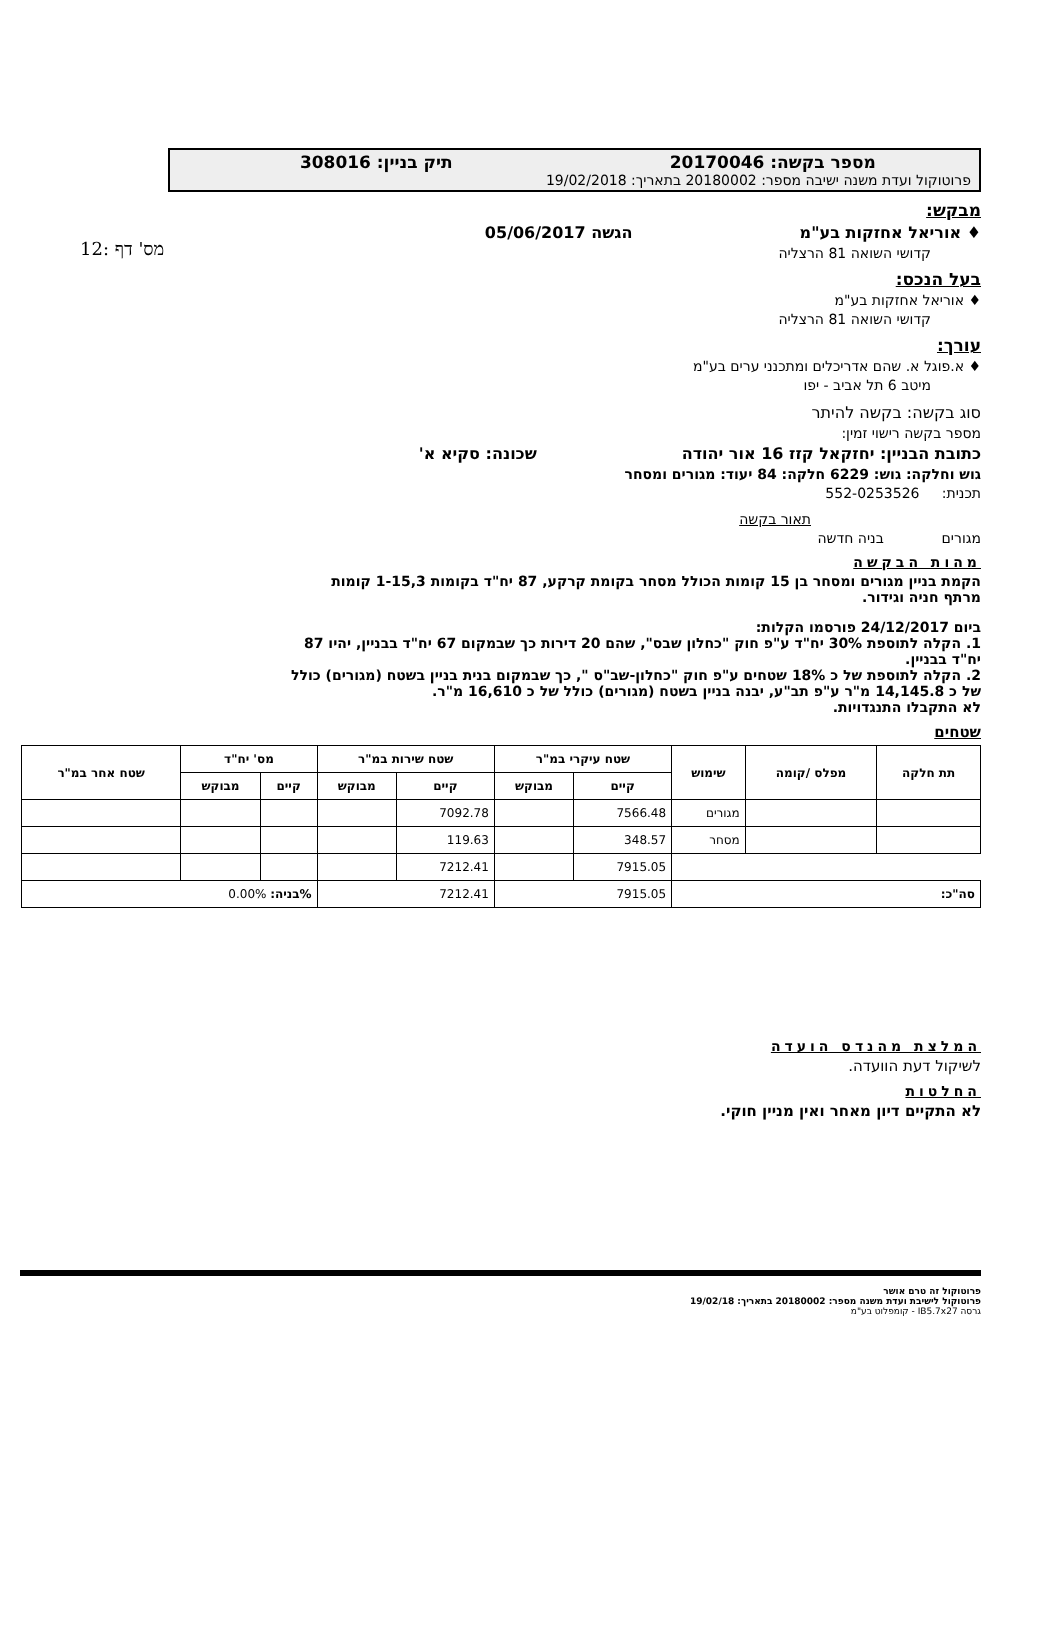מס' דף :12
מספר בקשה: 20170046 תיק בניין: 308016
פרוטוקול ועדת משנה ישיבה מספר: 20180002 בתאריך: 19/02/2018
מבקש:
♦ אוריאל אחזקות בע"מ הגשה 05/06/2017
קדושי השואה 81 הרצליה
בעל הנכס:
♦ אוריאל אחזקות בע"מ
קדושי השואה 81 הרצליה
עורך:
♦ א.פוגל א. שהם אדריכלים ומתכנני ערים בע"מ
מיטב 6 תל אביב - יפו
סוג בקשה: בקשה להיתר
מספר בקשה רישוי זמין:
כתובת הבניין: יחזקאל קזז 16 אור יהודה שכונה: סקיא א'
גוש וחלקה: גוש: 6229 חלקה: 84 יעוד: מגורים ומסחר
תכנית: 552-0253526
תאור בקשה
מגורים בניה חדשה
מהות הבקשה
הקמת בניין מגורים ומסחר בן 15 קומות הכולל מסחר בקומת קרקע, 87 יח"ד בקומות 1-15,3 קומות מרתף חניה וגידור.
ביום 24/12/2017 פורסמו הקלות:
1. הקלה לתוספת 30% יח"ד ע"פ חוק "כחלון שבס", שהם 20 דירות כך שבמקום 67 יח"ד בבניין, יהיו 87 יח"ד בבניין.
2. הקלה לתוספת של כ 18% שטחים ע"פ חוק "כחלון-שב"ס ", כך שבמקום בנית בניין בשטח (מגורים) כולל של כ 14,145.8 מ"ר ע"פ תב"ע, יבנה בניין בשטח (מגורים) כולל של כ 16,610 מ"ר.
לא התקבלו התנגדויות.
שטחים
| תת חלקה | מפלס /קומה | שימוש | שטח עיקרי במ"ר | | שטח שירות במ"ר | | מס' יח"ד | | שטח אחר במ"ר |
| --- | --- | --- | --- | --- | --- | --- | --- | --- | --- |
| | | | קיים | מבוקש | קיים | מבוקש | קיים | מבוקש | |
| | | מגורים | 7566.48 | | 7092.78 | | | | |
| | | מסחר | 348.57 | | 119.63 | | | | |
| | | | 7915.05 | | 7212.41 | | | | |
| סה"כ: | | | 7915.05 | | 7212.41 | | %בניה: 0.00% | | |
המלצת מהנדס הועדה
לשיקול דעת הוועדה.
החלטות
לא התקיים דיון מאחר ואין מניין חוקי.
פרוטוקול זה טרם אושר
פרוטוקול לישיבת ועדת משנה מספר: 20180002 בתאריך: 19/02/18
גרסה IB5.7x27 - קומפלוט בע"מ